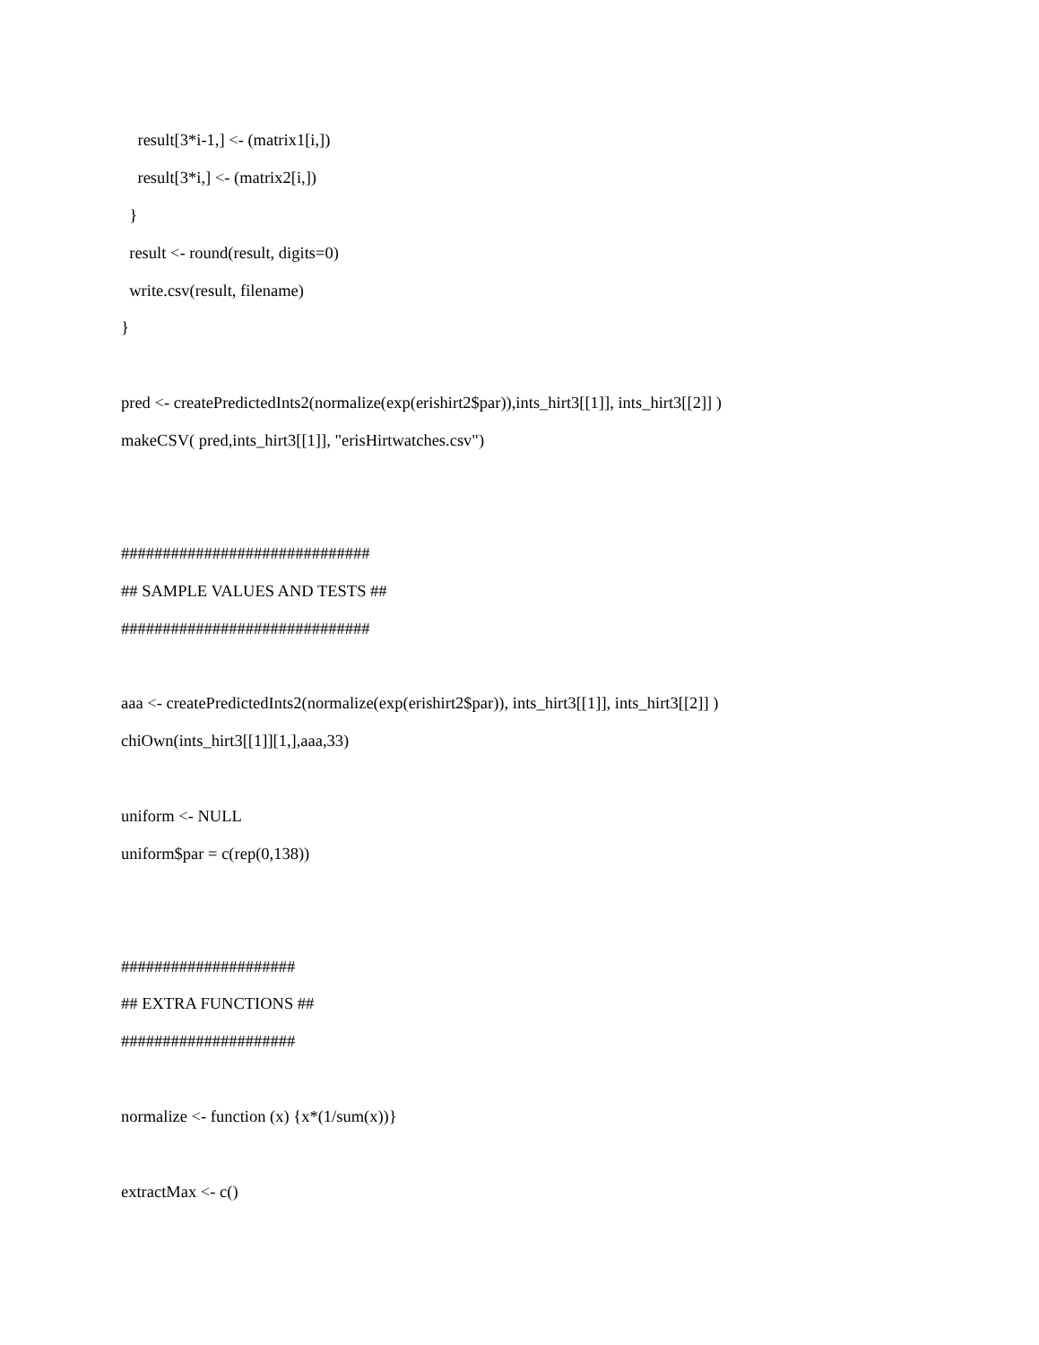result[3*i-1,] <- (matrix1[i,])
result[3*i,] <- (matrix2[i,])
}
result <- round(result, digits=0)
write.csv(result, filename)
}
pred <- createPredictedInts2(normalize(exp(erishirt2$par)),ints_hirt3[[1]], ints_hirt3[[2]] )
makeCSV( pred,ints_hirt3[[1]], "erisHirtwatches.csv")
##############################
## SAMPLE VALUES AND TESTS ##
##############################
aaa <- createPredictedInts2(normalize(exp(erishirt2$par)), ints_hirt3[[1]], ints_hirt3[[2]] )
chiOwn(ints_hirt3[[1]][1,],aaa,33)
uniform <- NULL
uniform$par = c(rep(0,138))
#####################
## EXTRA FUNCTIONS ##
#####################
normalize <- function (x) {x*(1/sum(x))}
extractMax <- c()